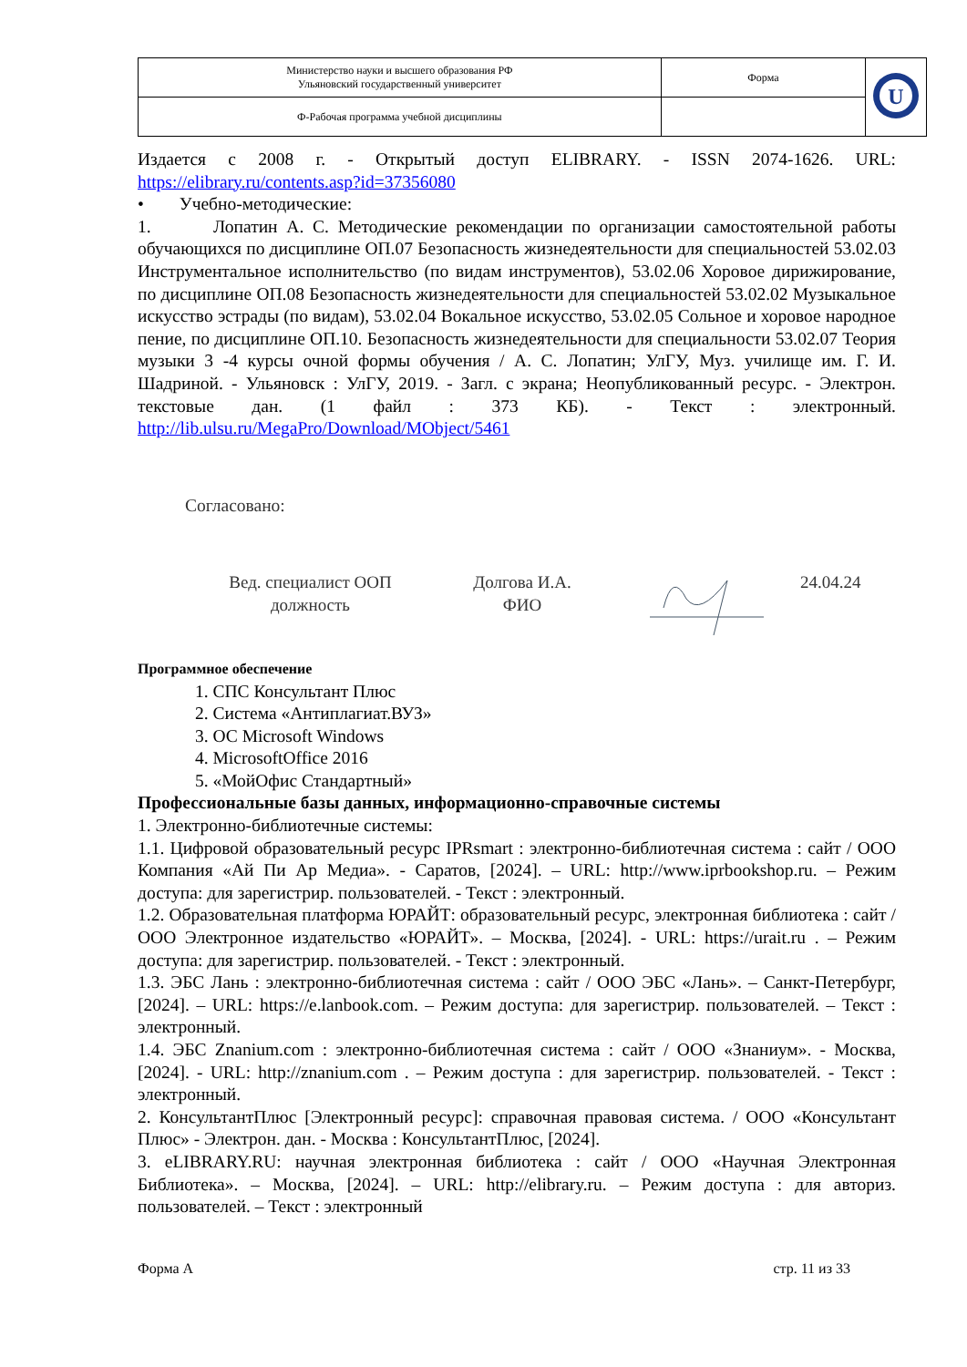| Министерство науки и высшего образования РФ Ульяновский государственный университет | Форма | U |
| Ф-Рабочая программа учебной дисциплины | | |
Издается с 2008 г. - Открытый доступ ELIBRARY. - ISSN 2074-1626. URL: https://elibrary.ru/contents.asp?id=37356080
• Учебно-методические:
1. Лопатин А. С. Методические рекомендации по организации самостоятельной работы обучающихся по дисциплине ОП.07 Безопасность жизнедеятельности для специальностей 53.02.03 Инструментальное исполнительство (по видам инструментов), 53.02.06 Хоровое дирижирование, по дисциплине ОП.08 Безопасность жизнедеятельности для специальностей 53.02.02 Музыкальное искусство эстрады (по видам), 53.02.04 Вокальное искусство, 53.02.05 Сольное и хоровое народное пение, по дисциплине ОП.10. Безопасность жизнедеятельности для специальности 53.02.07 Теория музыки 3 -4 курсы очной формы обучения / А. С. Лопатин; УлГУ, Муз. училище им. Г. И. Шадриной. - Ульяновск : УлГУ, 2019. - Загл. с экрана; Неопубликованный ресурс. - Электрон. текстовые дан. (1 файл : 373 КБ). - Текст : электронный. http://lib.ulsu.ru/MegaPro/Download/MObject/5461
Согласовано:
Вед. специалист ООП
должность
Долгова И.А.
ФИО
24.04.24
Программное обеспечение
1. СПС Консультант Плюс
2. Система «Антиплагиат.ВУЗ»
3. ОС Microsoft Windows
4. MicrosoftOffice 2016
5. «МойОфис Стандартный»
Профессиональные базы данных, информационно-справочные системы
1. Электронно-библиотечные системы:
1.1. Цифровой образовательный ресурс IPRsmart : электронно-библиотечная система : сайт / ООО Компания «Ай Пи Ар Медиа». - Саратов, [2024]. – URL: http://www.iprbookshop.ru. – Режим доступа: для зарегистрир. пользователей. - Текст : электронный.
1.2. Образовательная платформа ЮРАЙТ: образовательный ресурс, электронная библиотека : сайт / ООО Электронное издательство «ЮРАЙТ». – Москва, [2024]. - URL: https://urait.ru . – Режим доступа: для зарегистрир. пользователей. - Текст : электронный.
1.3. ЭБС Лань : электронно-библиотечная система : сайт / ООО ЭБС «Лань». – Санкт-Петербург, [2024]. – URL: https://e.lanbook.com. – Режим доступа: для зарегистрир. пользователей. – Текст : электронный.
1.4. ЭБС Znanium.com : электронно-библиотечная система : сайт / ООО «Знаниум». - Москва, [2024]. - URL: http://znanium.com . – Режим доступа : для зарегистрир. пользователей. - Текст : электронный.
2. КонсультантПлюс [Электронный ресурс]: справочная правовая система. / ООО «Консультант Плюс» - Электрон. дан. - Москва : КонсультантПлюс, [2024].
3. eLIBRARY.RU: научная электронная библиотека : сайт / ООО «Научная Электронная Библиотека». – Москва, [2024]. – URL: http://elibrary.ru. – Режим доступа : для авториз. пользователей. – Текст : электронный
Форма А стр. 11 из 33